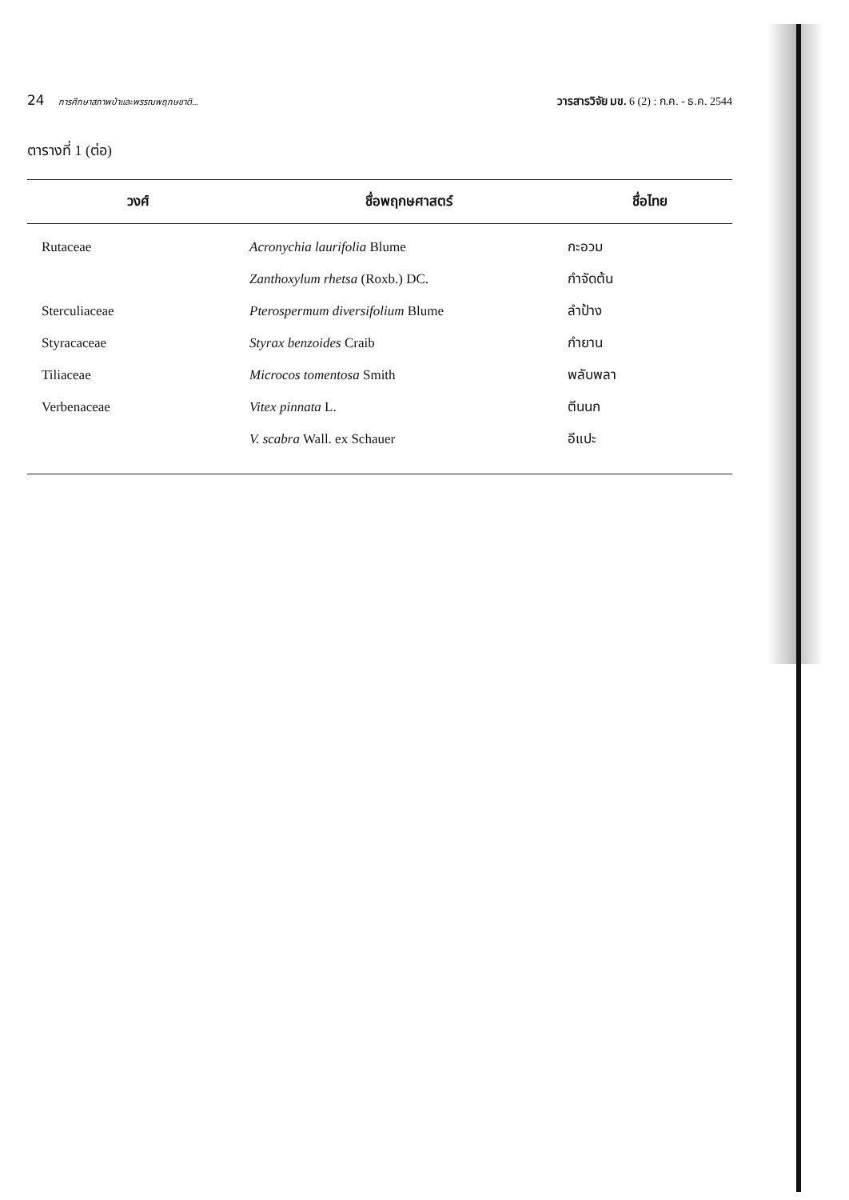24 การศึกษาสภาพป่าและพรรณพฤกษชาติ...
วารสารวิจัย มข. 6 (2) : ก.ค. - ธ.ค. 2544
ตารางที่ 1 (ต่อ)
| วงศ์ | ชื่อพฤกษศาสตร์ | ชื่อไทย |
| --- | --- | --- |
| Rutaceae | Acronychia laurifolia Blume | กะอวม |
| | Zanthoxylum rhetsa (Roxb.) DC. | กำจัดต้น |
| Sterculiaceae | Pterospermum diversifolium Blume | ลำป้าง |
| Styracaceae | Styrax benzoides Craib | กำยาน |
| Tiliaceae | Microcos tomentosa Smith | พลับพลา |
| Verbenaceae | Vitex pinnata L. | ตีนนก |
| | V. scabra Wall. ex Schauer | อีแปะ |